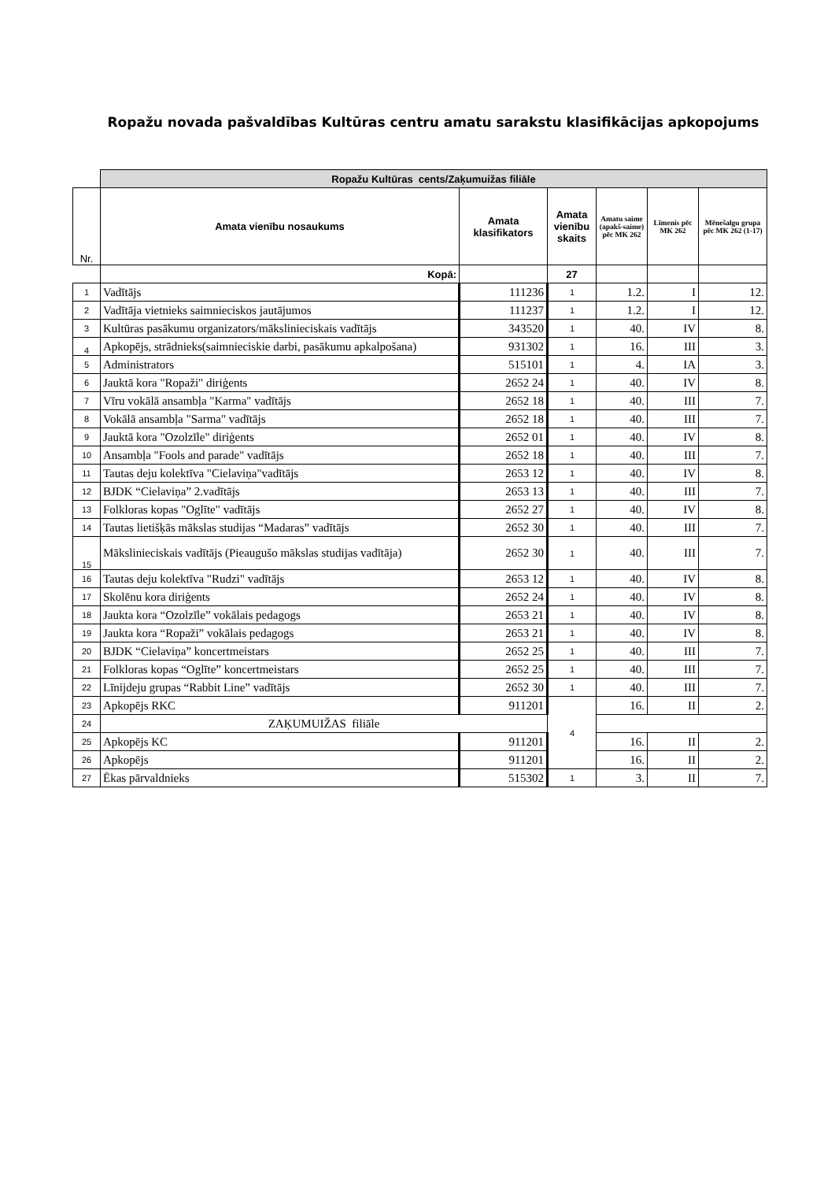Ropažu novada pašvaldības Kultūras centru amatu sarakstu klasifikācijas apkopojums
| | Ropažu Kultūras cents/Zaķumuižas filiāle | | | | | |
| Nr. | Amata vienību nosaukums | Amata klasifikators | Amata vienību skaits | Amatu saime (apakš-saime) pēc MK 262 | Līmenis pēc MK 262 | Mēnešalgu grupa pēc MK 262 (1-17) |
| | Kopā: | | 27 | | | |
| 1 | Vadītājs | 111236 | 1 | 1.2. | I | 12. |
| 2 | Vadītāja vietnieks saimnieciskos jautājumos | 111237 | 1 | 1.2. | I | 12. |
| 3 | Kultūras pasākumu organizators/mākslinieciskais vadītājs | 343520 | 1 | 40. | IV | 8. |
| 4 | Apkopējs, strādnieks(saimnieciskie darbi, pasākumu apkalpošana) | 931302 | 1 | 16. | III | 3. |
| 5 | Administrators | 515101 | 1 | 4. | IA | 3. |
| 6 | Jauktā kora "Ropaži" diriģents | 2652 24 | 1 | 40. | IV | 8. |
| 7 | Vīru vokālā ansambļa "Karma" vadītājs | 2652 18 | 1 | 40. | III | 7. |
| 8 | Vokālā ansambļa "Sarma" vadītājs | 2652 18 | 1 | 40. | III | 7. |
| 9 | Jauktā kora "Ozolzīle" diriģents | 2652 01 | 1 | 40. | IV | 8. |
| 10 | Ansambļa "Fools and parade" vadītājs | 2652 18 | 1 | 40. | III | 7. |
| 11 | Tautas deju kolektīva "Cielaviņa"vadītājs | 2653 12 | 1 | 40. | IV | 8. |
| 12 | BJDK “Cielaviņa” 2.vadītājs | 2653 13 | 1 | 40. | III | 7. |
| 13 | Folkloras kopas "Oglīte" vadītājs | 2652 27 | 1 | 40. | IV | 8. |
| 14 | Tautas lietišķās mākslas studijas “Madaras” vadītājs | 2652 30 | 1 | 40. | III | 7. |
| 15 | Mākslinieciskais vadītājs (Pieaugušo mākslas studijas vadītāja) | 2652 30 | 1 | 40. | III | 7. |
| 16 | Tautas deju kolektīva "Rudzi" vadītājs | 2653 12 | 1 | 40. | IV | 8. |
| 17 | Skolēnu kora diriģents | 2652 24 | 1 | 40. | IV | 8. |
| 18 | Jaukta kora “Ozolzīle” vokālais pedagogs | 2653 21 | 1 | 40. | IV | 8. |
| 19 | Jaukta kora “Ropaži” vokālais pedagogs | 2653 21 | 1 | 40. | IV | 8. |
| 20 | BJDK “Cielaviņa” koncertmeistars | 2652 25 | 1 | 40. | III | 7. |
| 21 | Folkloras kopas “Oglīte” koncertmeistars | 2652 25 | 1 | 40. | III | 7. |
| 22 | Līnijdeju grupas “Rabbit Line” vadītājs | 2652 30 | 1 | 40. | III | 7. |
| 23 | Apkopējs RKC | 911201 | 4 | 16. | II | 2. |
| 24 | ZAĶUMUIŽAS filiāle | | | | | |
| 25 | Apkopējs KC | 911201 | | 16. | II | 2. |
| 26 | Apkopējs | 911201 | | 16. | II | 2. |
| 27 | Ēkas pārvaldnieks | 515302 | 1 | 3. | II | 7. |